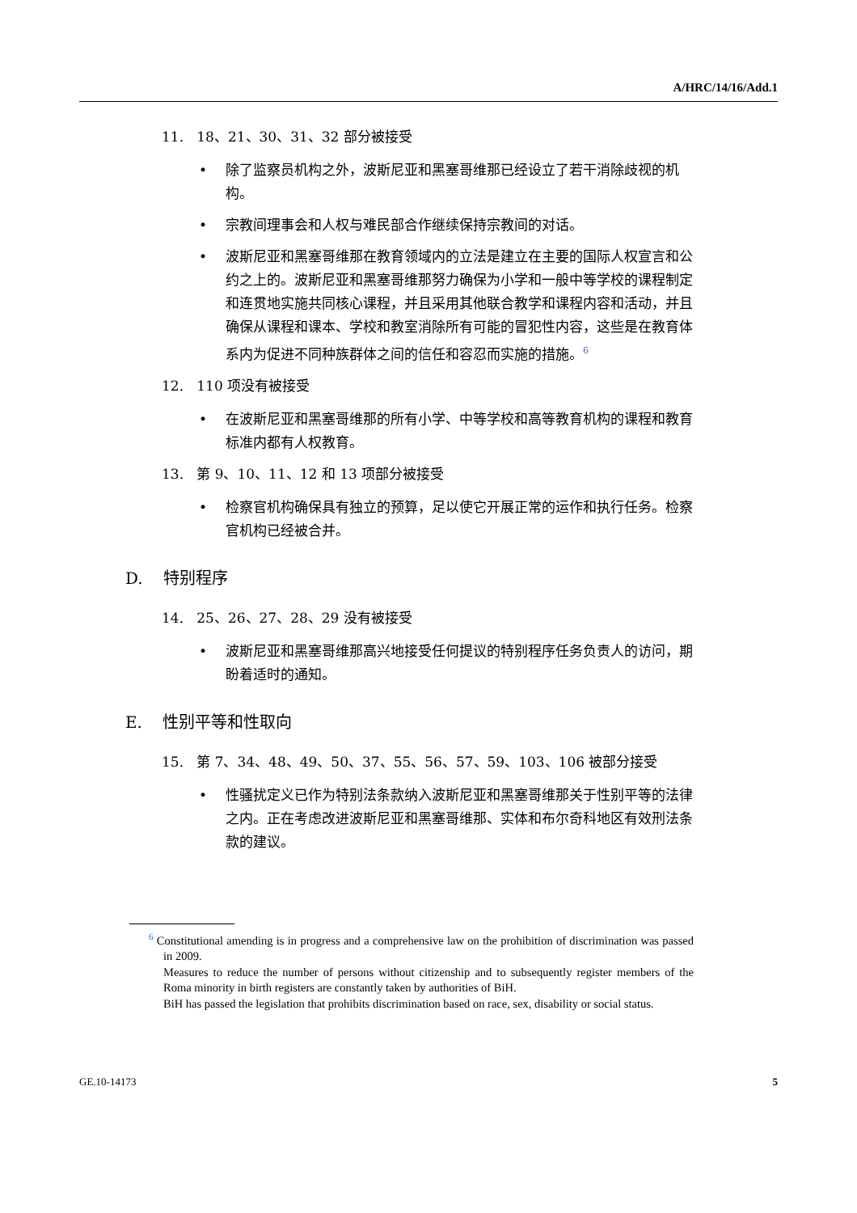A/HRC/14/16/Add.1
11. 18、21、30、31、32 部分被接受
• 除了监察员机构之外，波斯尼亚和黑塞哥维那已经设立了若干消除歧视的机构。
• 宗教间理事会和人权与难民部合作继续保持宗教间的对话。
• 波斯尼亚和黑塞哥维那在教育领域内的立法是建立在主要的国际人权宣言和公约之上的。波斯尼亚和黑塞哥维那努力确保为小学和一般中等学校的课程制定和连贯地实施共同核心课程，并且采用其他联合教学和课程内容和活动，并且确保从课程和课本、学校和教室消除所有可能的冒犯性内容，这些是在教育体系内为促进不同种族群体之间的信任和容忍而实施的措施。<sup>6</sup>
12. 110 项没有被接受
• 在波斯尼亚和黑塞哥维那的所有小学、中等学校和高等教育机构的课程和教育标准内都有人权教育。
13. 第 9、10、11、12 和 13 项部分被接受
• 检察官机构确保具有独立的预算，足以使它开展正常的运作和执行任务。检察官机构已经被合并。
D. 特别程序
14. 25、26、27、28、29 没有被接受
• 波斯尼亚和黑塞哥维那高兴地接受任何提议的特别程序任务负责人的访问，期盼着适时的通知。
E. 性别平等和性取向
15. 第 7、34、48、49、50、37、55、56、57、59、103、106 被部分接受
• 性骚扰定义已作为特别法条款纳入波斯尼亚和黑塞哥维那关于性别平等的法律之内。正在考虑改进波斯尼亚和黑塞哥维那、实体和布尔奇科地区有效刑法条款的建议。
<sup>6</sup> Constitutional amending is in progress and a comprehensive law on the prohibition of discrimination was passed in 2009.
Measures to reduce the number of persons without citizenship and to subsequently register members of the Roma minority in birth registers are constantly taken by authorities of BiH.
BiH has passed the legislation that prohibits discrimination based on race, sex, disability or social status.
GE.10-14173 5